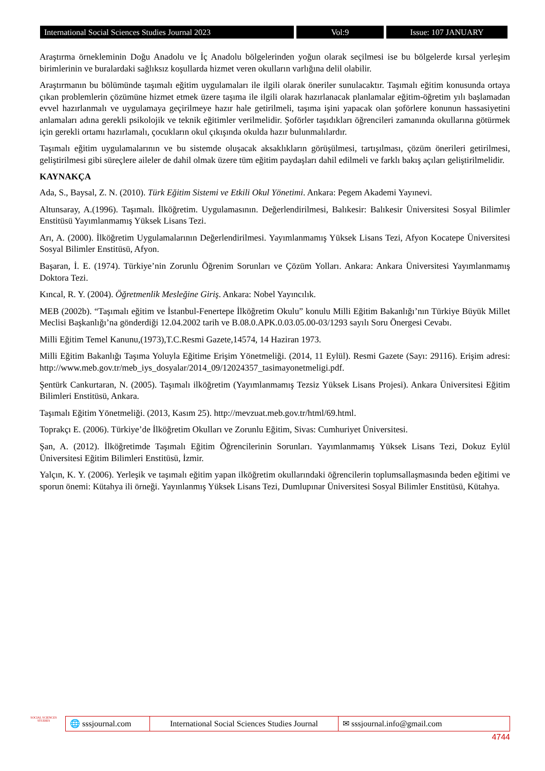International Social Sciences Studies Journal 2023 Vol:9 Issue: 107 JANUARY
Araştırma örnekleminin Doğu Anadolu ve İç Anadolu bölgelerinden yoğun olarak seçilmesi ise bu bölgelerde kırsal yerleşim birimlerinin ve buralardaki sağlıksız koşullarda hizmet veren okulların varlığına delil olabilir.
Araştırmanın bu bölümünde taşımalı eğitim uygulamaları ile ilgili olarak öneriler sunulacaktır. Taşımalı eğitim konusunda ortaya çıkan problemlerin çözümüne hizmet etmek üzere taşıma ile ilgili olarak hazırlanacak planlamalar eğitim-öğretim yılı başlamadan evvel hazırlanmalı ve uygulamaya geçirilmeye hazır hale getirilmeli, taşıma işini yapacak olan şoförlere konunun hassasiyetini anlamaları adına gerekli psikolojik ve teknik eğitimler verilmelidir. Şoförler taşıdıkları öğrencileri zamanında okullarına götürmek için gerekli ortamı hazırlamalı, çocukların okul çıkışında okulda hazır bulunmalılardır.
Taşımalı eğitim uygulamalarının ve bu sistemde oluşacak aksaklıkların görüşülmesi, tartışılması, çözüm önerileri getirilmesi, geliştirilmesi gibi süreçlere aileler de dahil olmak üzere tüm eğitim paydaşları dahil edilmeli ve farklı bakış açıları geliştirilmelidir.
KAYNAKÇA
Ada, S., Baysal, Z. N. (2010). Türk Eğitim Sistemi ve Etkili Okul Yönetimi. Ankara: Pegem Akademi Yayınevi.
Altunsaray, A.(1996). Taşımalı. İlköğretim. Uygulamasının. Değerlendirilmesi, Balıkesir: Balıkesir Üniversitesi Sosyal Bilimler Enstitüsü Yayımlanmamış Yüksek Lisans Tezi.
Arı, A. (2000). İlköğretim Uygulamalarının Değerlendirilmesi. Yayımlanmamış Yüksek Lisans Tezi, Afyon Kocatepe Üniversitesi Sosyal Bilimler Enstitüsü, Afyon.
Başaran, İ. E. (1974). Türkiye’nin Zorunlu Öğrenim Sorunları ve Çözüm Yolları. Ankara: Ankara Üniversitesi Yayımlanmamış Doktora Tezi.
Kıncal, R. Y. (2004). Öğretmenlik Mesleğine Giriş. Ankara: Nobel Yayıncılık.
MEB (2002b). “Taşımalı eğitim ve İstanbul-Fenertepe İlköğretim Okulu” konulu Milli Eğitim Bakanlığı’nın Türkiye Büyük Millet Meclisi Başkanlığı’na gönderdiği 12.04.2002 tarih ve B.08.0.APK.0.03.05.00-03/1293 sayılı Soru Önergesi Cevabı.
Milli Eğitim Temel Kanunu,(1973),T.C.Resmi Gazete,14574, 14 Haziran 1973.
Milli Eğitim Bakanlığı Taşıma Yoluyla Eğitime Erişim Yönetmeliği. (2014, 11 Eylül). Resmi Gazete (Sayı: 29116). Erişim adresi: http://www.meb.gov.tr/meb_iys_dosyalar/2014_09/12024357_tasimayonetmeligi.pdf.
Şentürk Cankurtaran, N. (2005). Taşımalı ilköğretim (Yayımlanmamış Tezsiz Yüksek Lisans Projesi). Ankara Üniversitesi Eğitim Bilimleri Enstitüsü, Ankara.
Taşımalı Eğitim Yönetmeliği. (2013, Kasım 25). http://mevzuat.meb.gov.tr/html/69.html.
Toprakçı E. (2006). Türkiye’de İlköğretim Okulları ve Zorunlu Eğitim, Sivas: Cumhuriyet Üniversitesi.
Şan, A. (2012). İlköğretimde Taşımalı Eğitim Öğrencilerinin Sorunları. Yayımlanmamış Yüksek Lisans Tezi, Dokuz Eylül Üniversitesi Eğitim Bilimleri Enstitüsü, İzmir.
Yalçın, K. Y. (2006). Yerleşik ve taşımalı eğitim yapan ilköğretim okullarındaki öğrencilerin toplumsallaşmasında beden eğitimi ve sporun önemi: Kütahya ili örneği. Yayınlanmış Yüksek Lisans Tezi, Dumlupınar Üniversitesi Sosyal Bilimler Enstitüsü, Kütahya.
SOCIAL SCIENCES STUDIES
🌐 sssjournal.com
International Social Sciences Studies Journal
✉ sssjournal.info@gmail.com
4744